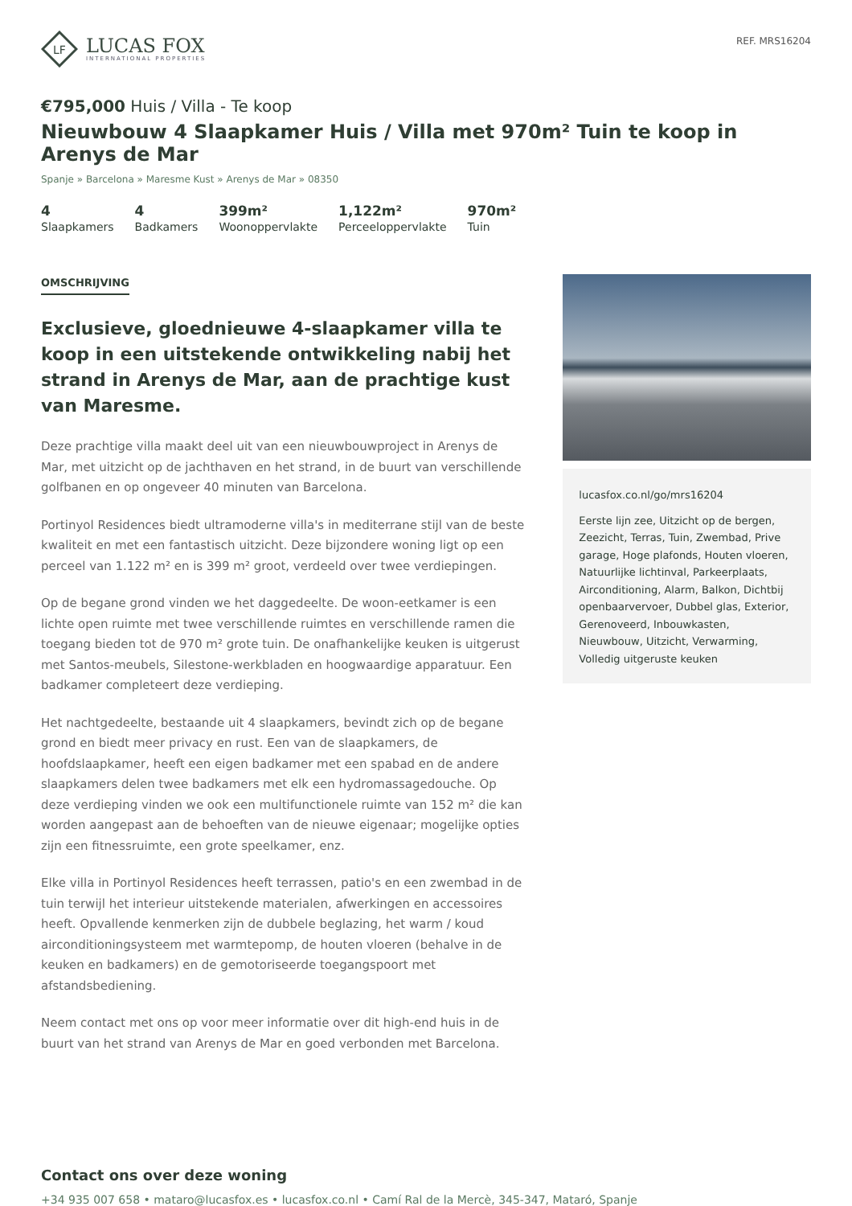LF
LUCAS FOX
INTERNATIONAL PROPERTIES
REF. MRS16204
€795,000 Huis / Villa - Te koop
Nieuwbouw 4 Slaapkamer Huis / Villa met 970m² Tuin te koop in Arenys de Mar
Spanje » Barcelona » Maresme Kust » Arenys de Mar » 08350
4
Slaapkamers
4
Badkamers
399m²
Woonoppervlakte
1,122m²
Perceeloppervlakte
970m²
Tuin
OMSCHRIJVING
Exclusieve, gloednieuwe 4-slaapkamer villa te koop in een uitstekende ontwikkeling nabij het strand in Arenys de Mar, aan de prachtige kust van Maresme.
Deze prachtige villa maakt deel uit van een nieuwbouwproject in Arenys de Mar, met uitzicht op de jachthaven en het strand, in de buurt van verschillende golfbanen en op ongeveer 40 minuten van Barcelona.
Portinyol Residences biedt ultramoderne villa's in mediterrane stijl van de beste kwaliteit en met een fantastisch uitzicht. Deze bijzondere woning ligt op een perceel van 1.122 m² en is 399 m² groot, verdeeld over twee verdiepingen.
Op de begane grond vinden we het daggedeelte. De woon-eetkamer is een lichte open ruimte met twee verschillende ruimtes en verschillende ramen die toegang bieden tot de 970 m² grote tuin. De onafhankelijke keuken is uitgerust met Santos-meubels, Silestone-werkbladen en hoogwaardige apparatuur. Een badkamer completeert deze verdieping.
Het nachtgedeelte, bestaande uit 4 slaapkamers, bevindt zich op de begane grond en biedt meer privacy en rust. Een van de slaapkamers, de hoofdslaapkamer, heeft een eigen badkamer met een spabad en de andere slaapkamers delen twee badkamers met elk een hydromassagedouche. Op deze verdieping vinden we ook een multifunctionele ruimte van 152 m² die kan worden aangepast aan de behoeften van de nieuwe eigenaar; mogelijke opties zijn een fitnessruimte, een grote speelkamer, enz.
Elke villa in Portinyol Residences heeft terrassen, patio's en een zwembad in de tuin terwijl het interieur uitstekende materialen, afwerkingen en accessoires heeft. Opvallende kenmerken zijn de dubbele beglazing, het warm / koud airconditioningsysteem met warmtepomp, de houten vloeren (behalve in de keuken en badkamers) en de gemotoriseerde toegangspoort met afstandsbediening.
Neem contact met ons op voor meer informatie over dit high-end huis in de buurt van het strand van Arenys de Mar en goed verbonden met Barcelona.
lucasfox.co.nl/go/mrs16204
Eerste lijn zee, Uitzicht op de bergen, Zeezicht, Terras, Tuin, Zwembad, Prive garage, Hoge plafonds, Houten vloeren, Natuurlijke lichtinval, Parkeerplaats, Airconditioning, Alarm, Balkon, Dichtbij openbaarvervoer, Dubbel glas, Exterior, Gerenoveerd, Inbouwkasten, Nieuwbouw, Uitzicht, Verwarming, Volledig uitgeruste keuken
Contact ons over deze woning
+34 935 007 658 • mataro@lucasfox.es • lucasfox.co.nl • Camí Ral de la Mercè, 345-347, Mataró, Spanje